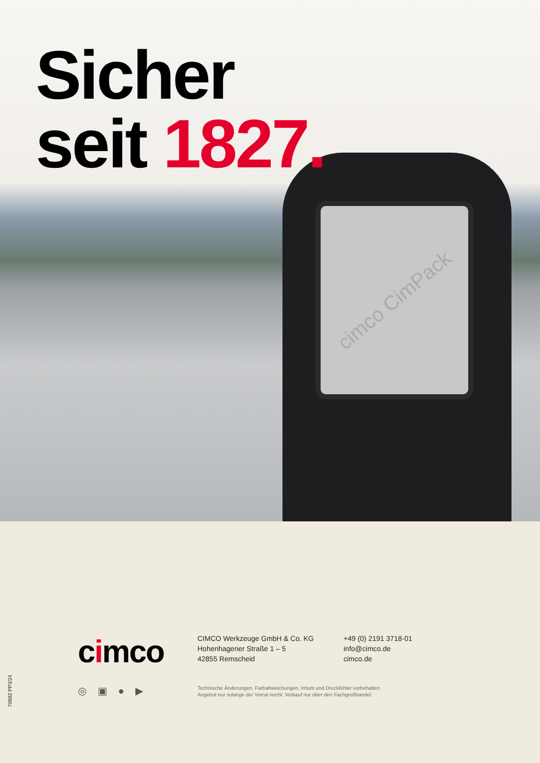cimco CimPack
Sicher
seit 1827.
cimco
CIMCO Werkzeuge GmbH & Co. KG
Hohenhagener Straße 1 – 5
42855 Remscheid
+49 (0) 2191 3718-01
info@cimco.de
cimco.de
◎ ▣ ● ▶
Technische Änderungen, Farbabweichungen, Irrtum und Druckfehler vorbehalten.
Angebot nur solange der Vorrat reicht. Verkauf nur über den Fachgroßhandel.
70982 PP3/24